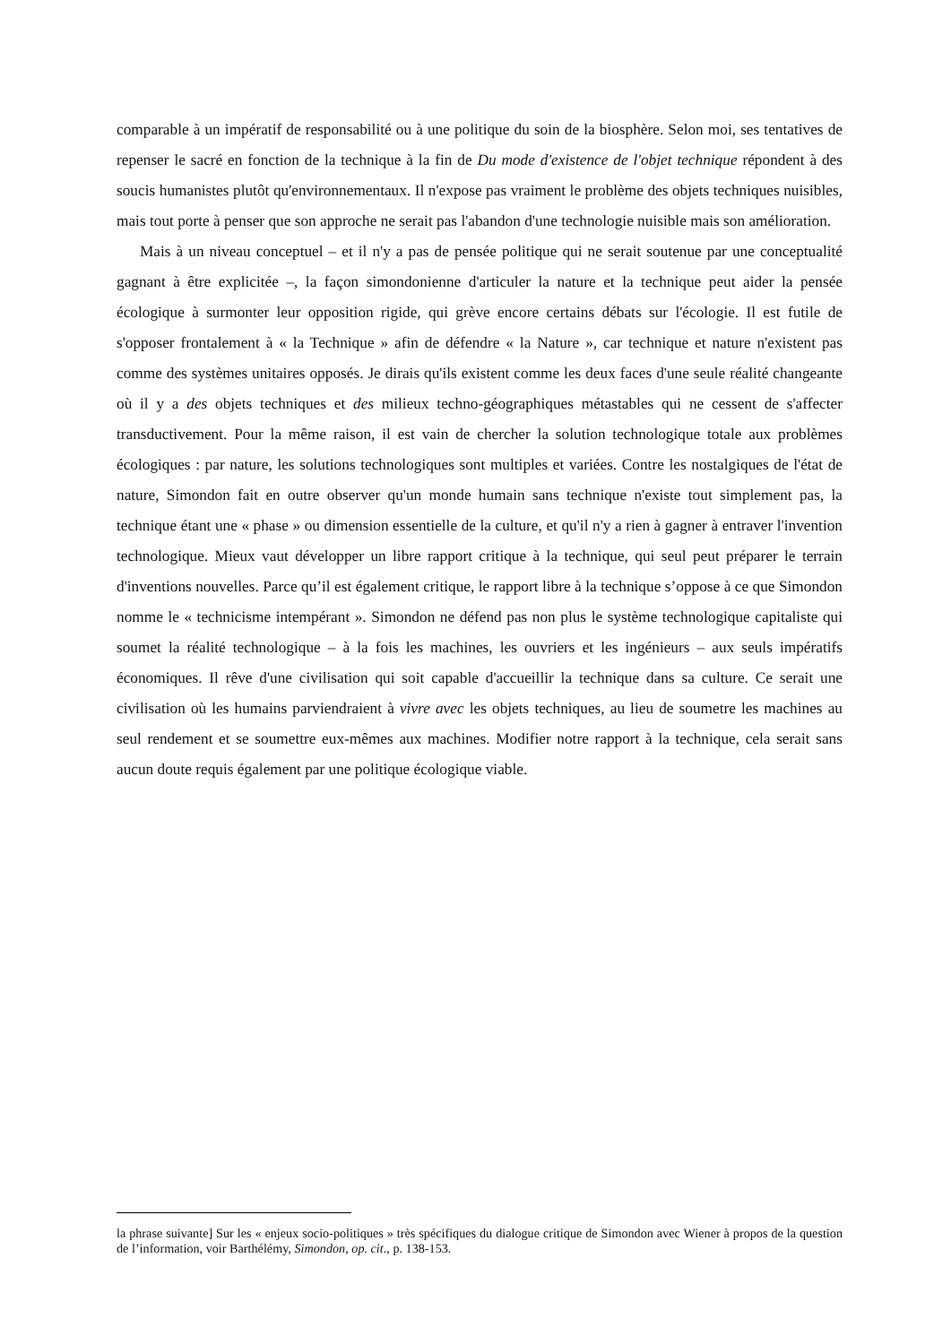comparable à un impératif de responsabilité ou à une politique du soin de la biosphère. Selon moi, ses tentatives de repenser le sacré en fonction de la technique à la fin de Du mode d'existence de l'objet technique répondent à des soucis humanistes plutôt qu'environnementaux. Il n'expose pas vraiment le problème des objets techniques nuisibles, mais tout porte à penser que son approche ne serait pas l'abandon d'une technologie nuisible mais son amélioration.
Mais à un niveau conceptuel – et il n'y a pas de pensée politique qui ne serait soutenue par une conceptualité gagnant à être explicitée –, la façon simondonienne d'articuler la nature et la technique peut aider la pensée écologique à surmonter leur opposition rigide, qui grève encore certains débats sur l'écologie. Il est futile de s'opposer frontalement à « la Technique » afin de défendre « la Nature », car technique et nature n'existent pas comme des systèmes unitaires opposés. Je dirais qu'ils existent comme les deux faces d'une seule réalité changeante où il y a des objets techniques et des milieux techno-géographiques métastables qui ne cessent de s'affecter transductivement. Pour la même raison, il est vain de chercher la solution technologique totale aux problèmes écologiques : par nature, les solutions technologiques sont multiples et variées. Contre les nostalgiques de l'état de nature, Simondon fait en outre observer qu'un monde humain sans technique n'existe tout simplement pas, la technique étant une « phase » ou dimension essentielle de la culture, et qu'il n'y a rien à gagner à entraver l'invention technologique. Mieux vaut développer un libre rapport critique à la technique, qui seul peut préparer le terrain d'inventions nouvelles. Parce qu’il est également critique, le rapport libre à la technique s’oppose à ce que Simondon nomme le « technicisme intempérant ». Simondon ne défend pas non plus le système technologique capitaliste qui soumet la réalité technologique – à la fois les machines, les ouvriers et les ingénieurs – aux seuls impératifs économiques. Il rêve d'une civilisation qui soit capable d'accueillir la technique dans sa culture. Ce serait une civilisation où les humains parviendraient à vivre avec les objets techniques, au lieu de soumetre les machines au seul rendement et se soumettre eux-mêmes aux machines. Modifier notre rapport à la technique, cela serait sans aucun doute requis également par une politique écologique viable.
la phrase suivante] Sur les « enjeux socio-politiques » très spécifiques du dialogue critique de Simondon avec Wiener à propos de la question de l’information, voir Barthélémy, Simondon, op. cit., p. 138-153.